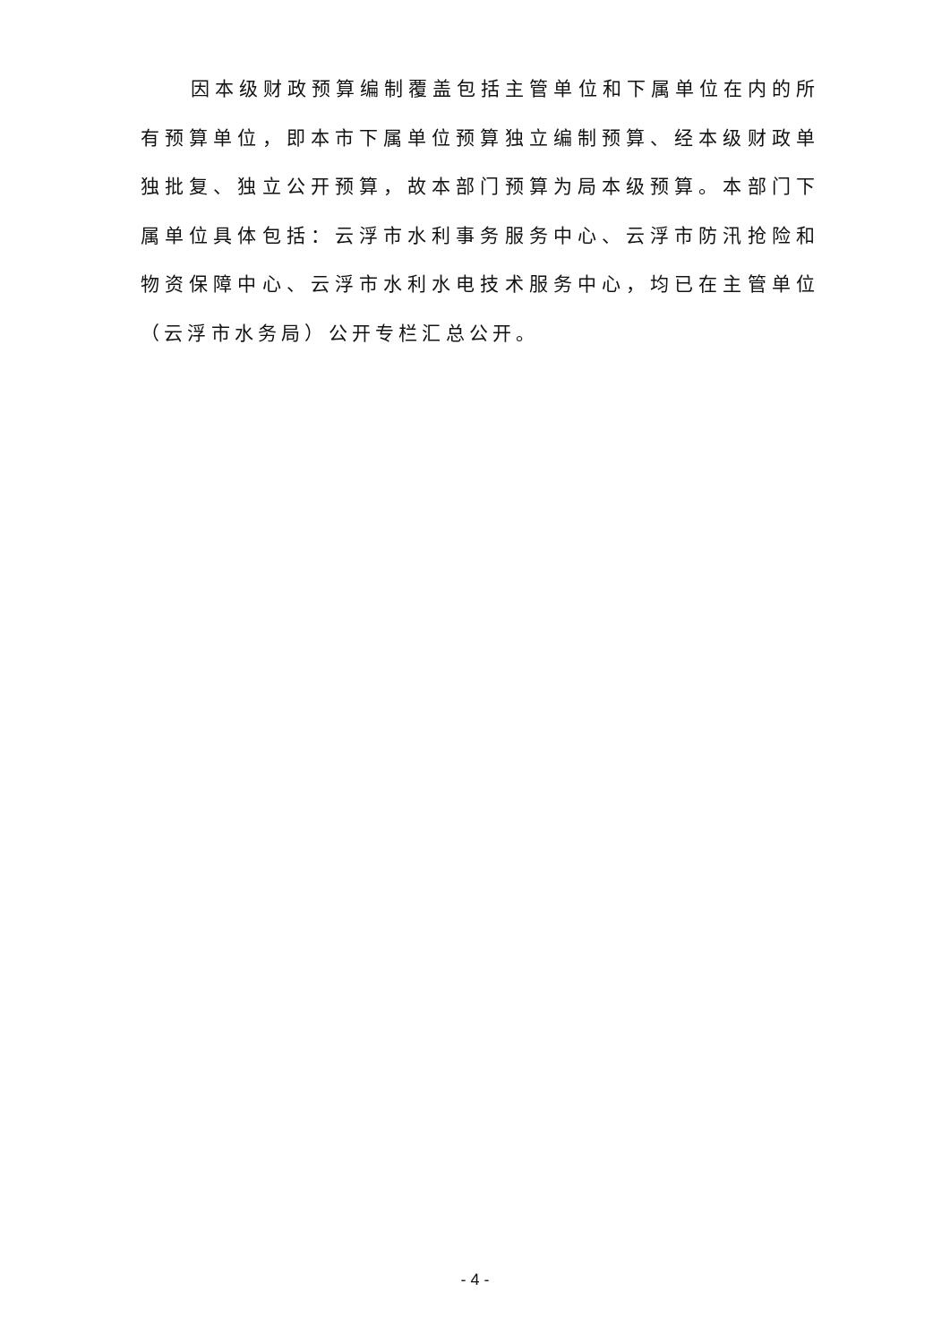因本级财政预算编制覆盖包括主管单位和下属单位在内的所有预算单位，即本市下属单位预算独立编制预算、经本级财政单独批复、独立公开预算，故本部门预算为局本级预算。本部门下属单位具体包括：云浮市水利事务服务中心、云浮市防汛抢险和物资保障中心、云浮市水利水电技术服务中心，均已在主管单位（云浮市水务局）公开专栏汇总公开。
- 4 -